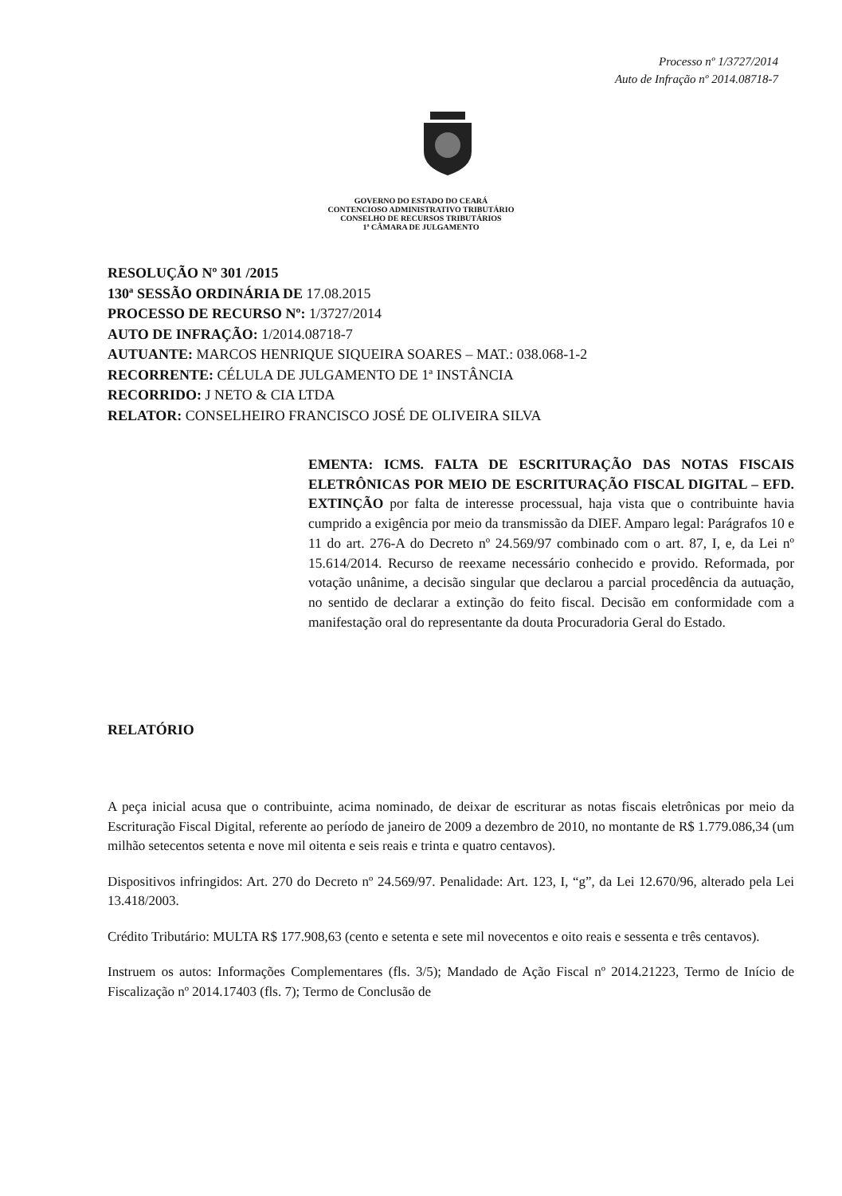Processo nº 1/3727/2014
Auto de Infração nº 2014.08718-7
GOVERNO DO ESTADO DO CEARÁ
CONTENCIOSO ADMINISTRATIVO TRIBUTÁRIO
CONSELHO DE RECURSOS TRIBUTÁRIOS
1ª CÂMARA DE JULGAMENTO
RESOLUÇÃO Nº 301 /2015
130ª SESSÃO ORDINÁRIA DE 17.08.2015
PROCESSO DE RECURSO Nº: 1/3727/2014
AUTO DE INFRAÇÃO: 1/2014.08718-7
AUTUANTE: MARCOS HENRIQUE SIQUEIRA SOARES – MAT.: 038.068-1-2
RECORRENTE: CÉLULA DE JULGAMENTO DE 1ª INSTÂNCIA
RECORRIDO: J NETO & CIA LTDA
RELATOR: CONSELHEIRO FRANCISCO JOSÉ DE OLIVEIRA SILVA
EMENTA: ICMS. FALTA DE ESCRITURAÇÃO DAS NOTAS FISCAIS ELETRÔNICAS POR MEIO DE ESCRITURAÇÃO FISCAL DIGITAL – EFD. EXTINÇÃO por falta de interesse processual, haja vista que o contribuinte havia cumprido a exigência por meio da transmissão da DIEF. Amparo legal: Parágrafos 10 e 11 do art. 276-A do Decreto nº 24.569/97 combinado com o art. 87, I, e, da Lei nº 15.614/2014. Recurso de reexame necessário conhecido e provido. Reformada, por votação unânime, a decisão singular que declarou a parcial procedência da autuação, no sentido de declarar a extinção do feito fiscal. Decisão em conformidade com a manifestação oral do representante da douta Procuradoria Geral do Estado.
RELATÓRIO
A peça inicial acusa que o contribuinte, acima nominado, de deixar de escriturar as notas fiscais eletrônicas por meio da Escrituração Fiscal Digital, referente ao período de janeiro de 2009 a dezembro de 2010, no montante de R$ 1.779.086,34 (um milhão setecentos setenta e nove mil oitenta e seis reais e trinta e quatro centavos).
Dispositivos infringidos: Art. 270 do Decreto nº 24.569/97. Penalidade: Art. 123, I, “g”, da Lei 12.670/96, alterado pela Lei 13.418/2003.
Crédito Tributário: MULTA R$ 177.908,63 (cento e setenta e sete mil novecentos e oito reais e sessenta e três centavos).
Instruem os autos: Informações Complementares (fls. 3/5); Mandado de Ação Fiscal nº 2014.21223, Termo de Início de Fiscalização nº 2014.17403 (fls. 7); Termo de Conclusão de